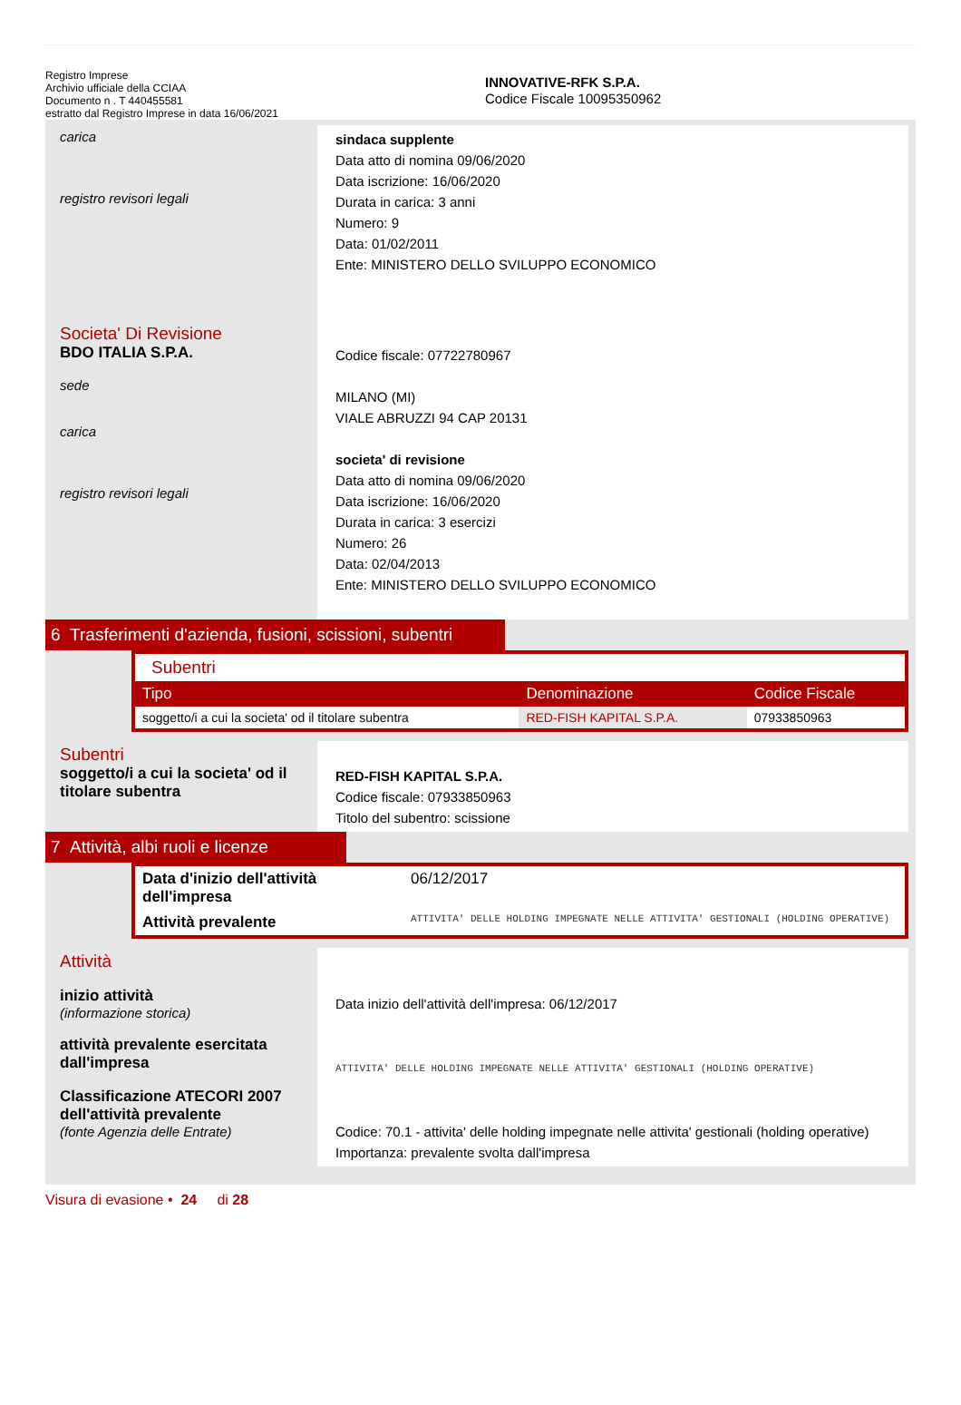Registro Imprese
Archivio ufficiale della CCIAA
Documento n . T 440455581
estratto dal Registro Imprese in data 16/06/2021
INNOVATIVE-RFK S.P.A.
Codice Fiscale 10095350962
carica
registro revisori legali
sindaca supplente
Data atto di nomina 09/06/2020
Data iscrizione: 16/06/2020
Durata in carica: 3 anni
Numero: 9
Data: 01/02/2011
Ente: MINISTERO DELLO SVILUPPO ECONOMICO
Societa' Di Revisione
BDO ITALIA S.P.A.
sede
carica
registro revisori legali
Codice fiscale: 07722780967
MILANO (MI)
VIALE ABRUZZI 94 CAP 20131
societa' di revisione
Data atto di nomina 09/06/2020
Data iscrizione: 16/06/2020
Durata in carica: 3 esercizi
Numero: 26
Data: 02/04/2013
Ente: MINISTERO DELLO SVILUPPO ECONOMICO
6 Trasferimenti d'azienda, fusioni, scissioni, subentri
Subentri
| Tipo | Denominazione | Codice Fiscale |
| --- | --- | --- |
| soggetto/i a cui la societa' od il titolare subentra | RED-FISH KAPITAL S.P.A. | 07933850963 |
Subentri
soggetto/i a cui la societa' od il titolare subentra
RED-FISH KAPITAL S.P.A.
Codice fiscale: 07933850963
Titolo del subentro: scissione
7 Attività, albi ruoli e licenze
| Data d'inizio dell'attività dell'impresa | 06/12/2017 |
| Attività prevalente | ATTIVITA' DELLE HOLDING IMPEGNATE NELLE ATTIVITA' GESTIONALI (HOLDING OPERATIVE) |
Attività
inizio attività
(informazione storica)
attività prevalente esercitata dall'impresa
Classificazione ATECORI 2007 dell'attività prevalente
(fonte Agenzia delle Entrate)
Data inizio dell'attività dell'impresa: 06/12/2017
ATTIVITA' DELLE HOLDING IMPEGNATE NELLE ATTIVITA' GESTIONALI (HOLDING OPERATIVE)
Codice: 70.1 - attivita' delle holding impegnate nelle attivita' gestionali (holding operative)
Importanza: prevalente svolta dall'impresa
Visura di evasione • 24 di 28